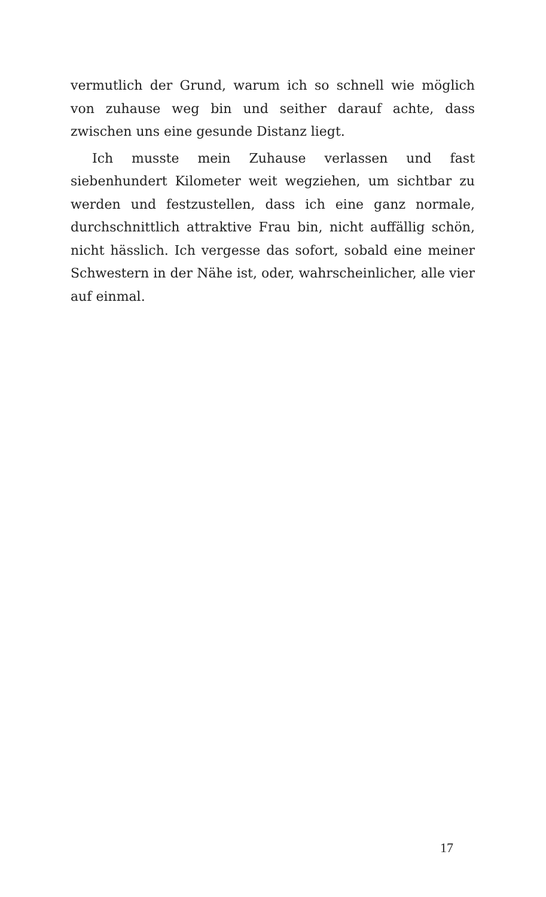vermutlich der Grund, warum ich so schnell wie möglich von zuhause weg bin und seither darauf achte, dass zwischen uns eine gesunde Distanz liegt.
Ich musste mein Zuhause verlassen und fast siebenhundert Kilometer weit wegziehen, um sichtbar zu werden und festzustellen, dass ich eine ganz normale, durchschnittlich attraktive Frau bin, nicht auffällig schön, nicht hässlich. Ich vergesse das sofort, sobald eine meiner Schwestern in der Nähe ist, oder, wahrscheinlicher, alle vier auf einmal.
17